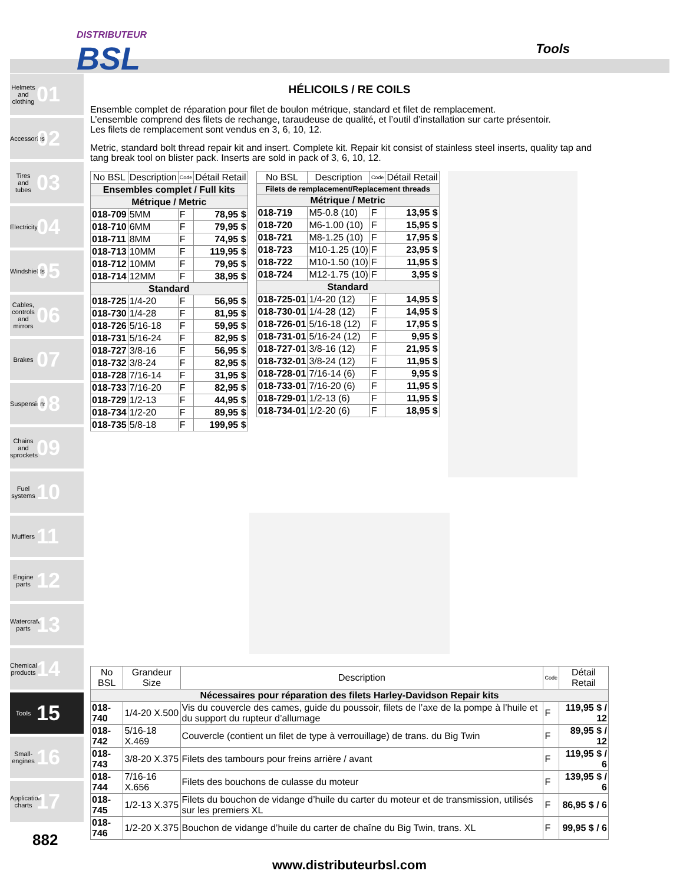DISTRIBUTEUR
BSL
Tools
Helmets and clothing 01
Accessories 02
Tires and tubes 03
Electricity 04
Windshields 05
Cables, controls and mirrors 06
Brakes 07
Suspensions 08
Chains and sprockets 09
Fuel systems 10
Mufflers 11
Engine parts 12
Watercraft parts 13
Chemical products 14
Tools 15
Small-engines 16
Application charts 17
HÉLICOILS / RE COILS
Ensemble complet de réparation pour filet de boulon métrique, standard et filet de remplacement.
L’ensemble comprend des filets de rechange, taraudeuse de qualité, et l’outil d’installation sur carte présentoir.
Les filets de remplacement sont vendus en 3, 6, 10, 12.
Metric, standard bolt thread repair kit and insert. Complete kit. Repair kit consist of stainless steel inserts, quality tap and tang break tool on blister pack. Inserts are sold in pack of 3, 6, 10, 12.
| No BSL | Description | Code | Détail Retail |
| --- | --- | --- | --- |
| Ensembles complet / Full kits | | | |
| Métrique / Metric | | | |
| 018-709 | 5MM | F | 78,95 $ |
| 018-710 | 6MM | F | 79,95 $ |
| 018-711 | 8MM | F | 74,95 $ |
| 018-713 | 10MM | F | 119,95 $ |
| 018-712 | 10MM | F | 79,95 $ |
| 018-714 | 12MM | F | 38,95 $ |
| Standard | | | |
| 018-725 | 1/4-20 | F | 56,95 $ |
| 018-730 | 1/4-28 | F | 81,95 $ |
| 018-726 | 5/16-18 | F | 59,95 $ |
| 018-731 | 5/16-24 | F | 82,95 $ |
| 018-727 | 3/8-16 | F | 56,95 $ |
| 018-732 | 3/8-24 | F | 82,95 $ |
| 018-728 | 7/16-14 | F | 31,95 $ |
| 018-733 | 7/16-20 | F | 82,95 $ |
| 018-729 | 1/2-13 | F | 44,95 $ |
| 018-734 | 1/2-20 | F | 89,95 $ |
| 018-735 | 5/8-18 | F | 199,95 $ |
| No BSL | Description | Code | Détail Retail |
| --- | --- | --- | --- |
| Filets de remplacement/Replacement threads | | | |
| Métrique / Metric | | | |
| 018-719 | M5-0.8 (10) | F | 13,95 $ |
| 018-720 | M6-1.00 (10) | F | 15,95 $ |
| 018-721 | M8-1.25 (10) | F | 17,95 $ |
| 018-723 | M10-1.25 (10) | F | 23,95 $ |
| 018-722 | M10-1.50 (10) | F | 11,95 $ |
| 018-724 | M12-1.75 (10) | F | 3,95 $ |
| Standard | | | |
| 018-725-01 | 1/4-20 (12) | F | 14,95 $ |
| 018-730-01 | 1/4-28 (12) | F | 14,95 $ |
| 018-726-01 | 5/16-18 (12) | F | 17,95 $ |
| 018-731-01 | 5/16-24 (12) | F | 9,95 $ |
| 018-727-01 | 3/8-16 (12) | F | 21,95 $ |
| 018-732-01 | 3/8-24 (12) | F | 11,95 $ |
| 018-728-01 | 7/16-14 (6) | F | 9,95 $ |
| 018-733-01 | 7/16-20 (6) | F | 11,95 $ |
| 018-729-01 | 1/2-13 (6) | F | 11,95 $ |
| 018-734-01 | 1/2-20 (6) | F | 18,95 $ |
| No BSL | Grandeur Size | Description | Code | Détail Retail |
| --- | --- | --- | --- | --- |
| Nécessaires pour réparation des filets Harley-Davidson Repair kits | | | | |
| 018-740 | 1/4-20 X.500 | Vis du couvercle des cames, guide du poussoir, filets de l’axe de la pompe à l’huile et du support du rupteur d’allumage | F | 119,95 $ / 12 |
| 018-742 | 5/16-18 X.469 | Couvercle (contient un filet de type à verrouillage) de trans. du Big Twin | F | 89,95 $ / 12 |
| 018-743 | 3/8-20 X.375 | Filets des tambours pour freins arrière / avant | F | 119,95 $ / 6 |
| 018-744 | 7/16-16 X.656 | Filets des bouchons de culasse du moteur | F | 139,95 $ / 6 |
| 018-745 | 1/2-13 X.375 | Filets du bouchon de vidange d’huile du carter du moteur et de transmission, utilisés sur les premiers XL | F | 86,95 $ / 6 |
| 018-746 | 1/2-20 X.375 | Bouchon de vidange d’huile du carter de chaîne du Big Twin, trans. XL | F | 99,95 $ / 6 |
www.distributeurbsl.com
882